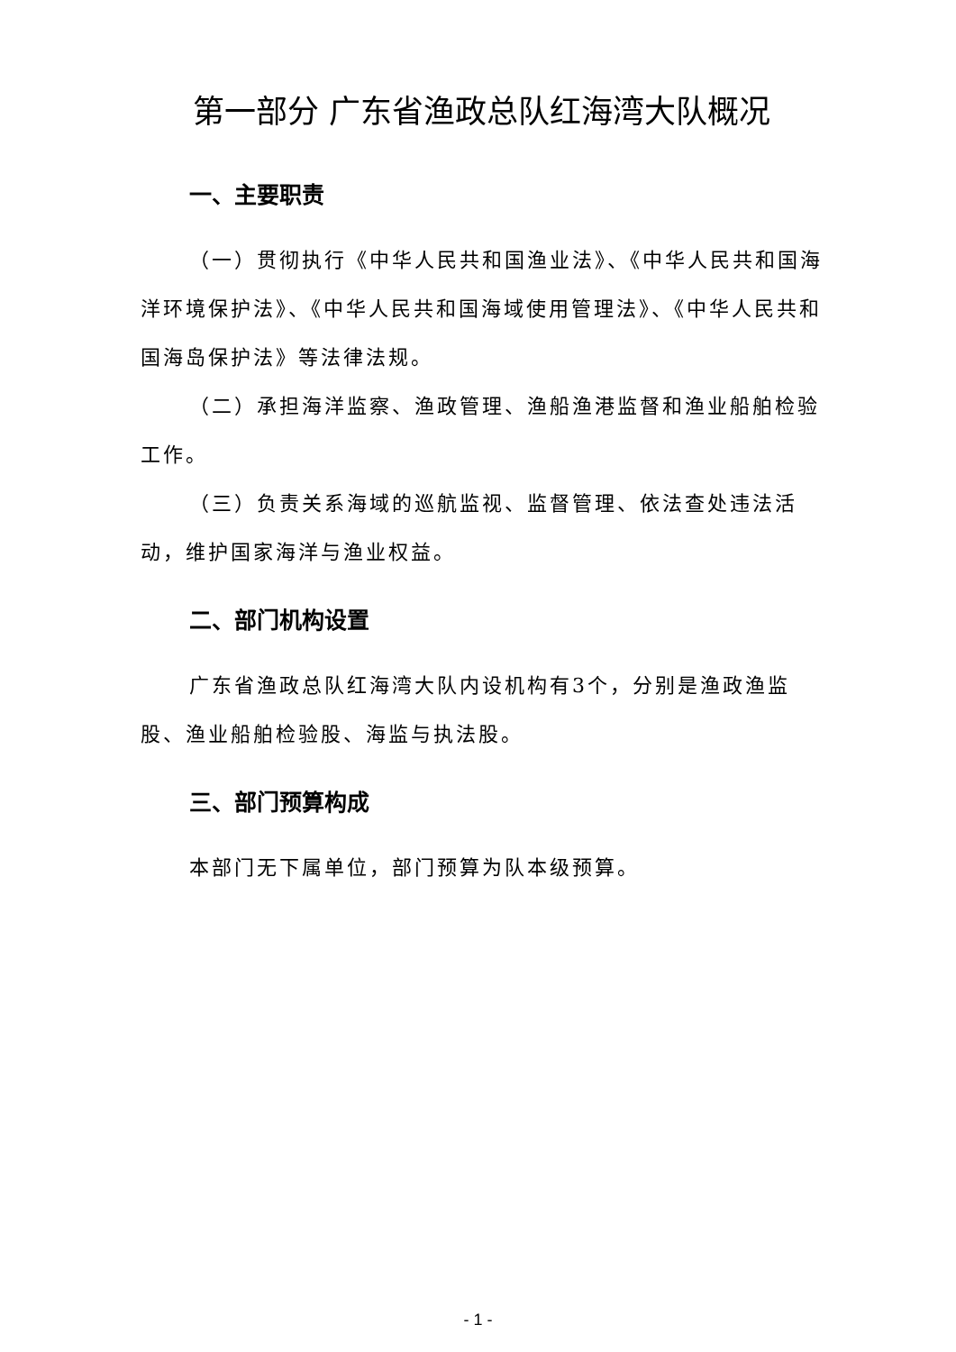第一部分 广东省渔政总队红海湾大队概况
一、主要职责
（一）贯彻执行《中华人民共和国渔业法》、《中华人民共和国海洋环境保护法》、《中华人民共和国海域使用管理法》、《中华人民共和国海岛保护法》等法律法规。
（二）承担海洋监察、渔政管理、渔船渔港监督和渔业船舶检验工作。
（三）负责关系海域的巡航监视、监督管理、依法查处违法活动，维护国家海洋与渔业权益。
二、部门机构设置
广东省渔政总队红海湾大队内设机构有3个，分别是渔政渔监股、渔业船舶检验股、海监与执法股。
三、部门预算构成
本部门无下属单位，部门预算为队本级预算。
- 1 -